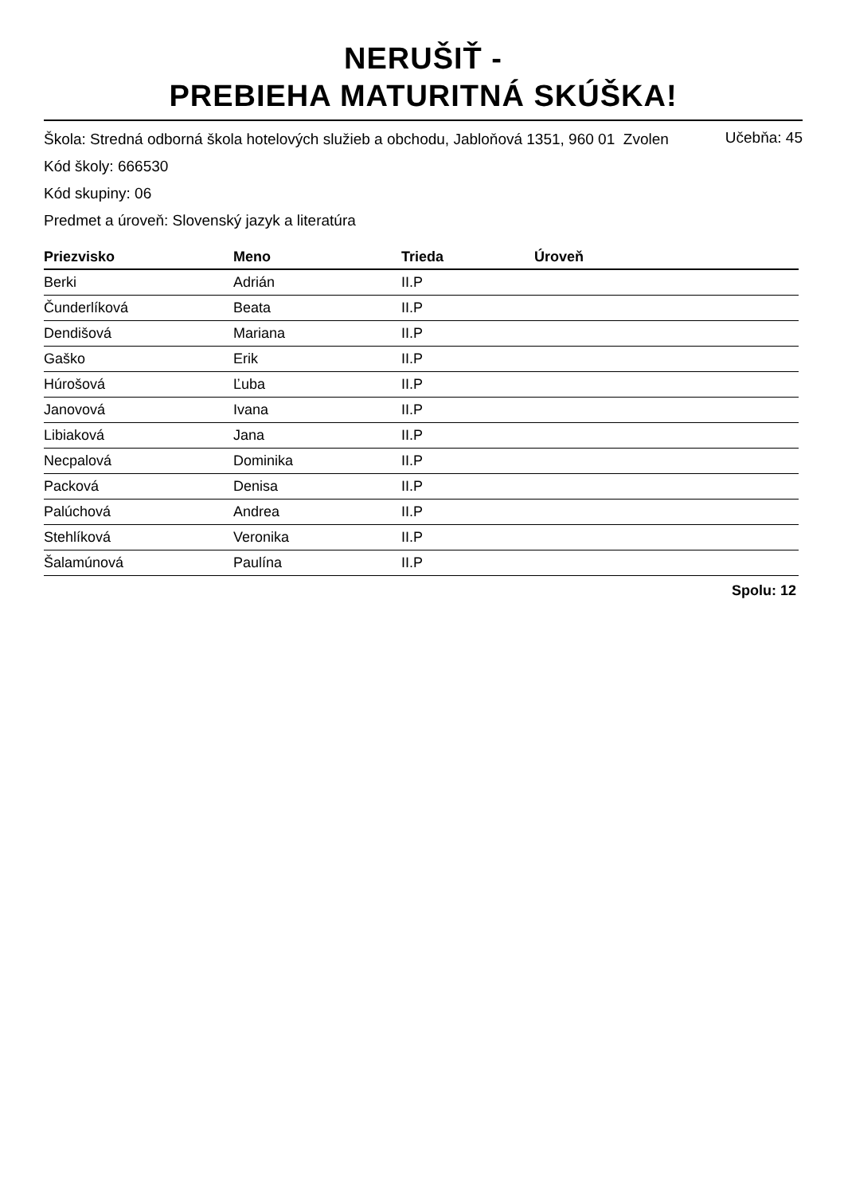NERUŠIŤ -
PREBIEHA MATURITNÁ SKÚŠKA!
Škola: Stredná odborná škola hotelových služieb a obchodu, Jabloňová 1351, 960 01 Zvolen
Kód školy: 666530 Učebňa: 45
Kód skupiny: 06
Predmet a úroveň: Slovenský jazyk a literatúra
| Priezvisko | Meno | Trieda | Úroveň |
| --- | --- | --- | --- |
| Berki | Adrián | II.P | |
| Čunderlíková | Beata | II.P | |
| Dendišová | Mariana | II.P | |
| Gaško | Erik | II.P | |
| Húrošová | Ľuba | II.P | |
| Janovová | Ivana | II.P | |
| Libiaková | Jana | II.P | |
| Necpalová | Dominika | II.P | |
| Packová | Denisa | II.P | |
| Palúchová | Andrea | II.P | |
| Stehlíková | Veronika | II.P | |
| Šalamúnová | Paulína | II.P | |
Spolu: 12